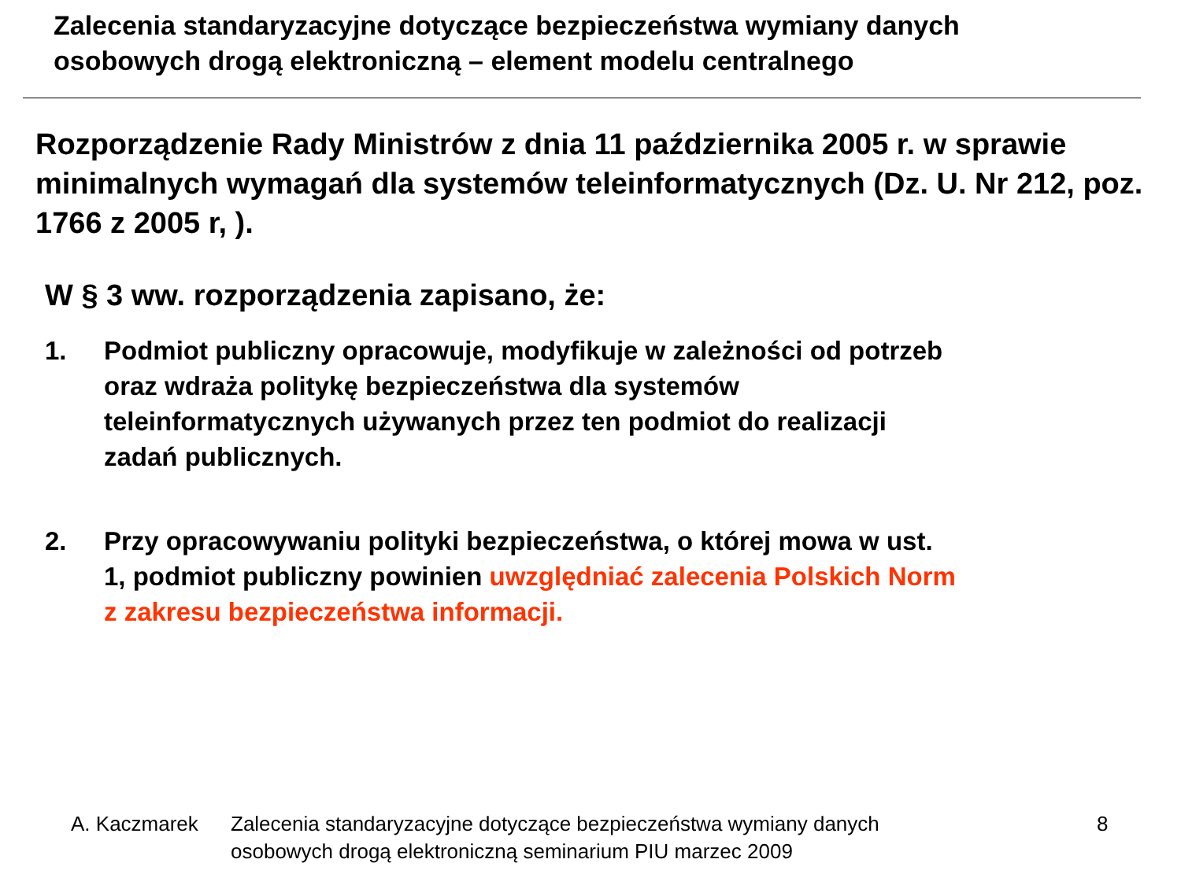Zalecenia standaryzacyjne dotyczące bezpieczeństwa wymiany danych
osobowych drogą elektroniczną – element modelu centralnego
Rozporządzenie Rady Ministrów z dnia 11 października 2005 r. w sprawie minimalnych wymagań dla systemów teleinformatycznych (Dz. U. Nr 212, poz. 1766 z 2005 r, ).
W § 3 ww. rozporządzenia zapisano, że:
1. Podmiot publiczny opracowuje, modyfikuje w zależności od potrzeb
oraz wdraża politykę bezpieczeństwa dla systemów
teleinformatycznych używanych przez ten podmiot do realizacji
zadań publicznych.
2. Przy opracowywaniu polityki bezpieczeństwa, o której mowa w ust.
1, podmiot publiczny powinien uwzględniać zalecenia Polskich Norm
z zakresu bezpieczeństwa informacji.
A. Kaczmarek Zalecenia standaryzacyjne dotyczące bezpieczeństwa wymiany danych
osobowych drogą elektroniczną seminarium PIU marzec 2009 8